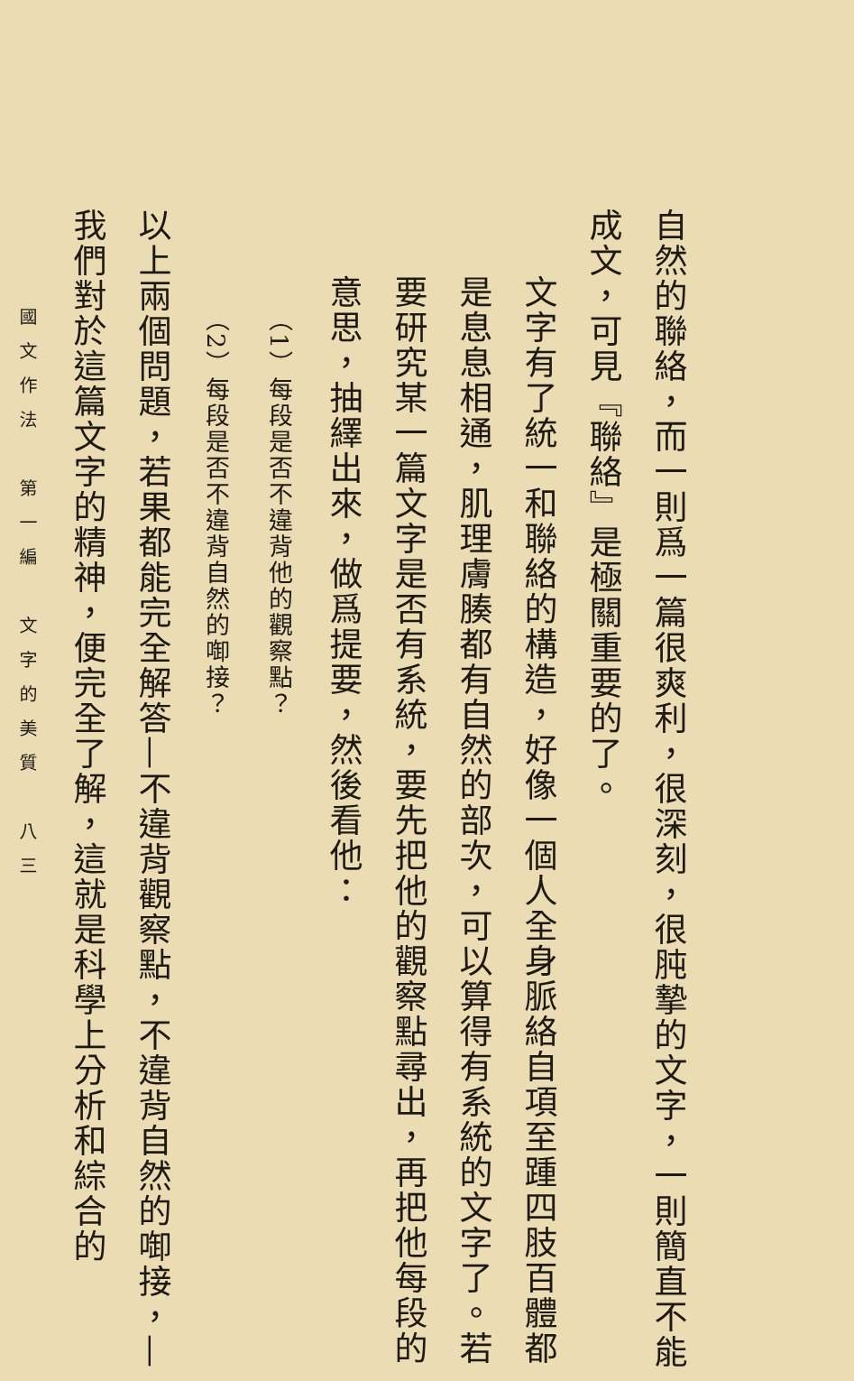自然的聯絡，而一則爲一篇很爽利，很深刻，很肫摯的文字，一則簡直不能成文，可見『聯絡』是極關重要的了。
文字有了統一和聯絡的構造，好像一個人全身脈絡自項至踵四肢百體都是息息相通，肌理膚腠都有自然的部次，可以算得有系統的文字了。若要研究某一篇文字是否有系統，要先把他的觀察點尋出，再把他每段的意思，抽繹出來，做爲提要，然後看他：
（1）每段是否不違背他的觀察點？
（2）每段是否不違背自然的啣接？
以上兩個問題，若果都能完全解答—不違背觀察點，不違背自然的啣接，—我們對於這篇文字的精神，便完全了解，這就是科學上分析和綜合的
國文作法　第一編　文字的美質　八三